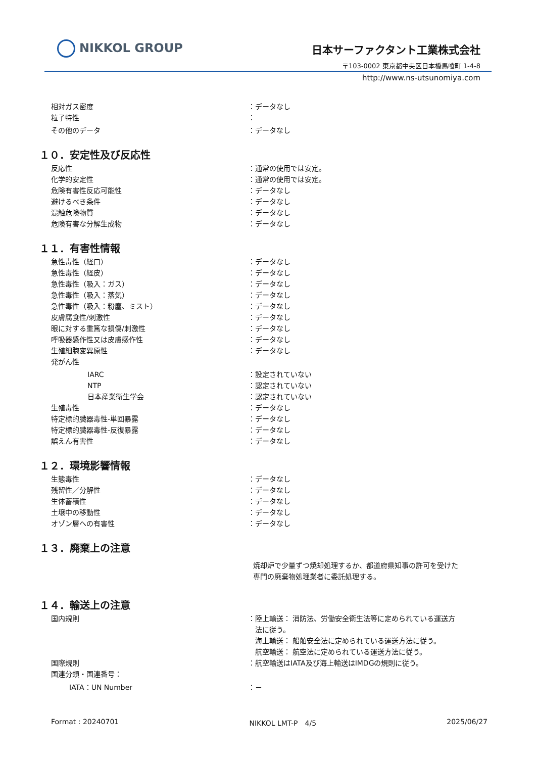NIKKOL GROUP 日本サーファクタント工業株式会社
〒103-0002 東京都中央区日本橋馬喰町 1-4-8
http://www.ns-utsunomiya.com
相対ガス密度 ：データなし
粒子特性 ：
その他のデータ ：データなし
１０．安定性及び反応性
反応性 ：通常の使用では安定。
化学的安定性 ：通常の使用では安定。
危険有害性反応可能性 ：データなし
避けるべき条件 ：データなし
混触危険物質 ：データなし
危険有害な分解生成物 ：データなし
１１．有害性情報
急性毒性（経口） ：データなし
急性毒性（経皮） ：データなし
急性毒性（吸入：ガス） ：データなし
急性毒性（吸入：蒸気） ：データなし
急性毒性（吸入：粉塵、ミスト） ：データなし
皮膚腐食性/刺激性 ：データなし
眼に対する重篤な損傷/刺激性 ：データなし
呼吸器感作性又は皮膚感作性 ：データなし
生殖細胞変異原性 ：データなし
発がん性
IARC ：設定されていない
NTP ：認定されていない
日本産業衛生学会 ：認定されていない
生殖毒性 ：データなし
特定標的臓器毒性-単回暴露 ：データなし
特定標的臓器毒性-反復暴露 ：データなし
誤えん有害性 ：データなし
１２．環境影響情報
生態毒性 ：データなし
残留性／分解性 ：データなし
生体蓄積性 ：データなし
土壌中の移動性 ：データなし
オゾン層への有害性 ：データなし
１３．廃棄上の注意
焼却炉で少量ずつ焼却処理するか、都道府県知事の許可を受けた
専門の廃棄物処理業者に委託処理する。
１４．輸送上の注意
国内規則 ：陸上輸送： 消防法、労働安全衛生法等に定められている運送方
　法に従う。
　海上輸送： 船舶安全法に定められている運送方法に従う。
　航空輸送： 航空法に定められている運送方法に従う。
国際規則 ：航空輸送はIATA及び海上輸送はIMDGの規則に従う。
国連分類・国連番号：
IATA：UN Number ：－
Format : 20240701 NIKKOL LMT-P　4/5 2025/06/27